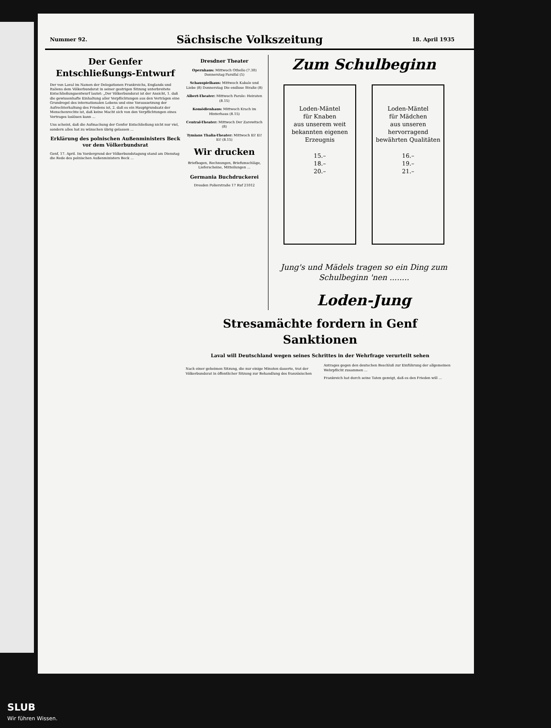Nummer 92.
Sächsische Volkszeitung
18. April 1935
Der Genfer Entschließungs-Entwurf
Der von Laval im Namen der Delegationen Frankreichs, Englands und Italiens dem Völkerbundsrat in seiner gestrigen Sitzung unterbreitete Entschließungsentwurf lautet: „Der Völkerbundsrat ist der Ansicht, 1. daß die gewissenhafte Einhaltung aller Verpflichtungen aus den Verträgen eine Grundregel des internationalen Lebens und eine Voraussetzung der Aufrechterhaltung des Friedens ist, 2. daß es ein Hauptgrundsatz der Menschenrechte ist, daß keine Macht sich von den Verpflichtungen eines Vertrages loslösen kann ...
Uns scheint, daß die Aufmachung der Genfer Entschließung nicht nur viel, sondern alles hat zu wünschen übrig gelassen ...
Erklärung des polnischen Außenministers Beck vor dem Völkerbundsrat
Genf, 17. April. Im Vordergrund der Völkerbundstagung stand am Dienstag die Rede des polnischen Außenministers Beck ...
Dresdner Theater
Opernhaus: Mittwoch Othello (7.30) Donnerstag Parsifal (5)
Schauspielhaus: Mittwoch Kabale und Liebe (8) Donnerstag Die endlose Straße (8)
Albert-Theater: Mittwoch Parole: Heiraten (8.15)
Komödienhaus: Mittwoch Krach im Hinterhaus (8.15)
Central-Theater: Mittwoch Der Zarewitsch (8)
Tymians Thalia-Theater: Mittwoch Ei! Ei! Ei! (8.15)
Wir drucken
Briefbogen, Rechnungen, Briefumschläge, Lieferscheine, Mitteilungen ...
Germania Buchdruckerei
Dresden Polierstraße 17 Ruf 21012
Zum Schulbeginn
Loden-Mäntel
für Knaben
aus unserem weit bekannten eigenen Erzeugnis
15.–
18.–
20.–
Loden-Mäntel
für Mädchen
aus unseren hervorragend bewährten Qualitäten
16.–
19.–
21.–
Jung's und Mädels tragen so ein Ding zum Schulbeginn 'nen ........
Loden-Jung
Stresamächte fordern in Genf Sanktionen
Laval will Deutschland wegen seines Schrittes in der Wehrfrage verurteilt sehen
Nach einer geheimen Sitzung, die nur einige Minuten dauerte, trat der Völkerbundsrat in öffentlicher Sitzung zur Behandlung des französischen Antrages gegen den deutschen Beschluß zur Einführung der allgemeinen Wehrpflicht zusammen ...
Frankreich hat durch seine Taten gezeigt, daß es den Frieden will ...
SLUB
Wir führen Wissen.